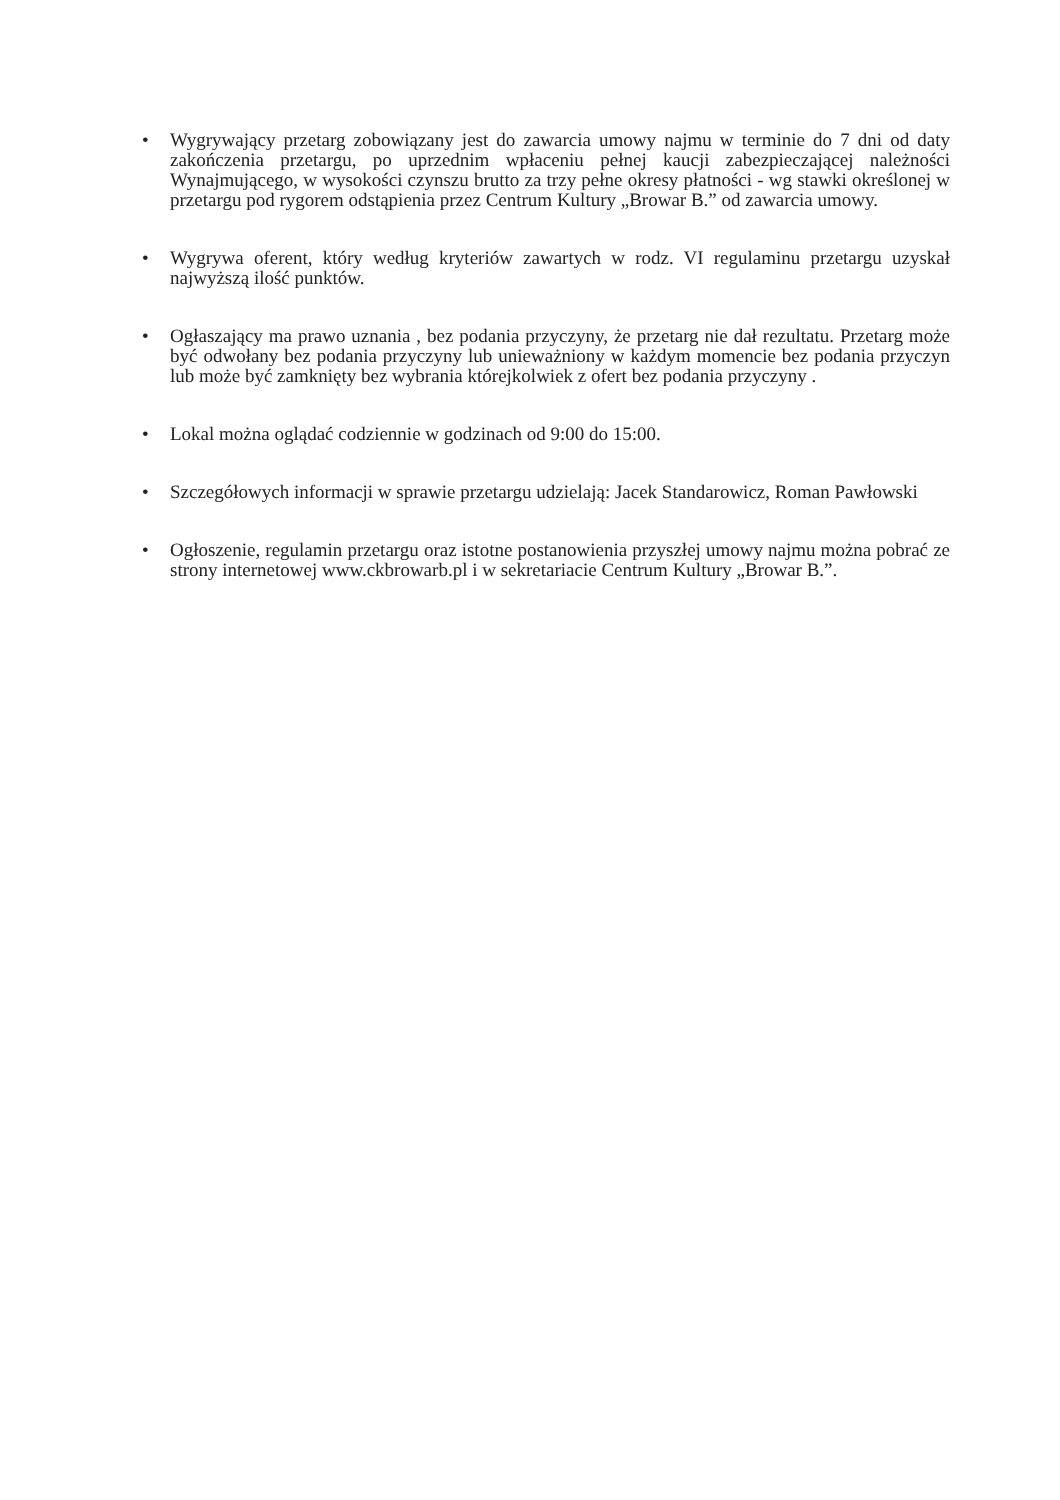• Wygrywający przetarg zobowiązany jest do zawarcia umowy najmu w terminie do 7 dni od daty zakończenia przetargu, po uprzednim wpłaceniu pełnej kaucji zabezpieczającej należności Wynajmującego, w wysokości czynszu brutto za trzy pełne okresy płatności - wg stawki określonej w przetargu pod rygorem odstąpienia przez Centrum Kultury „Browar B.” od zawarcia umowy.
• Wygrywa oferent, który według kryteriów zawartych w rodz. VI regulaminu przetargu uzyskał najwyższą ilość punktów.
• Ogłaszający ma prawo uznania , bez podania przyczyny, że przetarg nie dał rezultatu. Przetarg może być odwołany bez podania przyczyny lub unieważniony w każdym momencie bez podania przyczyn lub może być zamknięty bez wybrania którejkolwiek z ofert bez podania przyczyny .
• Lokal można oglądać codziennie w godzinach od 9:00 do 15:00.
• Szczegółowych informacji w sprawie przetargu udzielają: Jacek Standarowicz, Roman Pawłowski
• Ogłoszenie, regulamin przetargu oraz istotne postanowienia przyszłej umowy najmu można pobrać ze strony internetowej www.ckbrowarb.pl i w sekretariacie Centrum Kultury „Browar B.”.